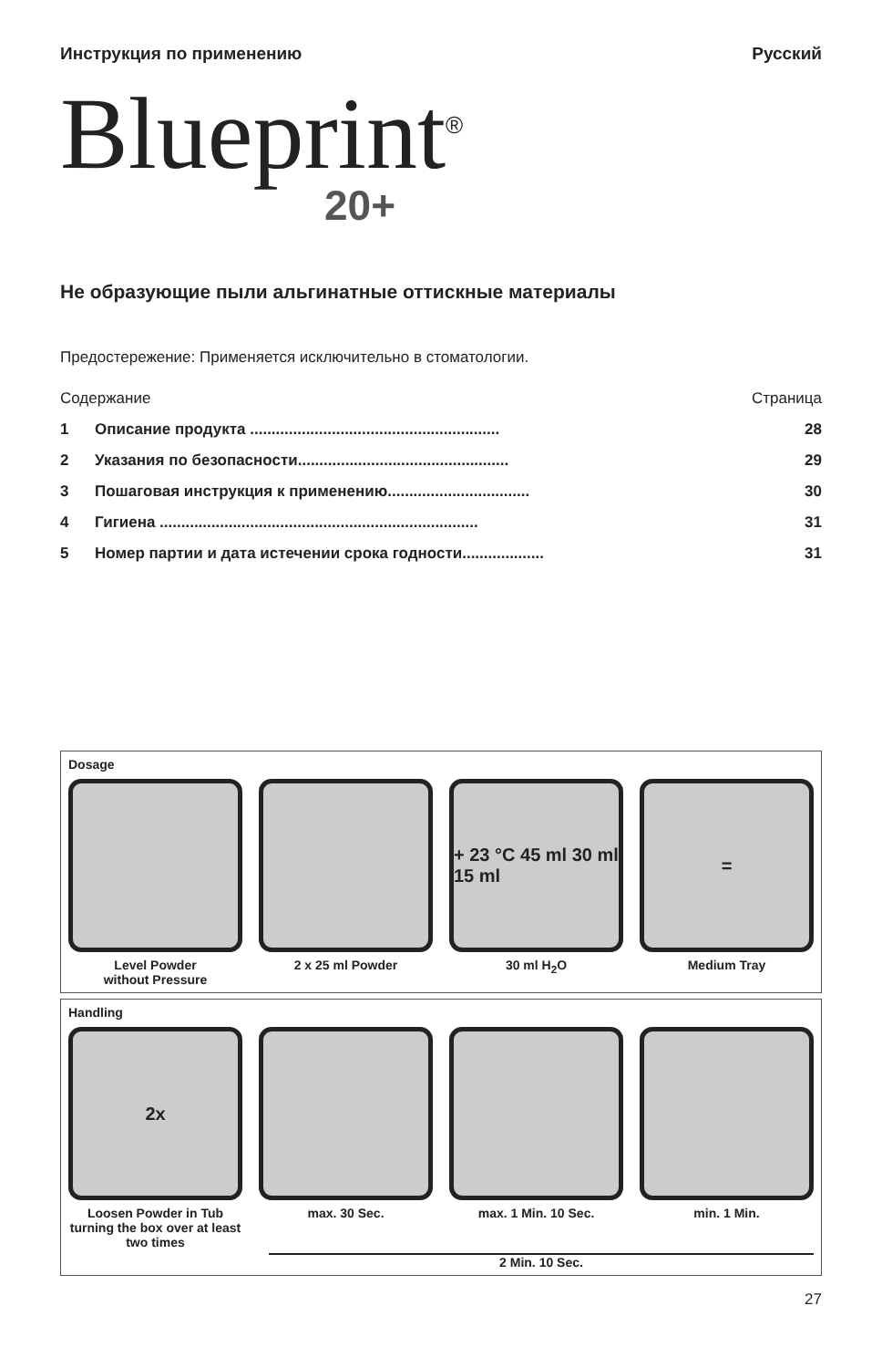Инструкция по применению Русский
Blueprint<sup>®</sup>
20+
Не образующие пыли альгинатные оттискные материалы
Предостережение: Применяется исключительно в стоматологии.
Содержание Страница
1 Описание продукта .......................................................... 28
2 Указания по безопасности................................................. 29
3 Пошаговая инструкция к применению................................. 30
4 Гигиена .......................................................................... 31
5 Номер партии и дата истечении срока годности................... 31
Dosage
Level Powder
without Pressure
2 x 25 ml Powder
+ 23 °C 45 ml 30 ml 15 ml
30 ml H<sub>2</sub>O
=
Medium Tray
Handling
2x
Loosen Powder in Tub turning the box over at least two times
max. 30 Sec.
max. 1 Min. 10 Sec.
min. 1 Min.
2 Min. 10 Sec.
27